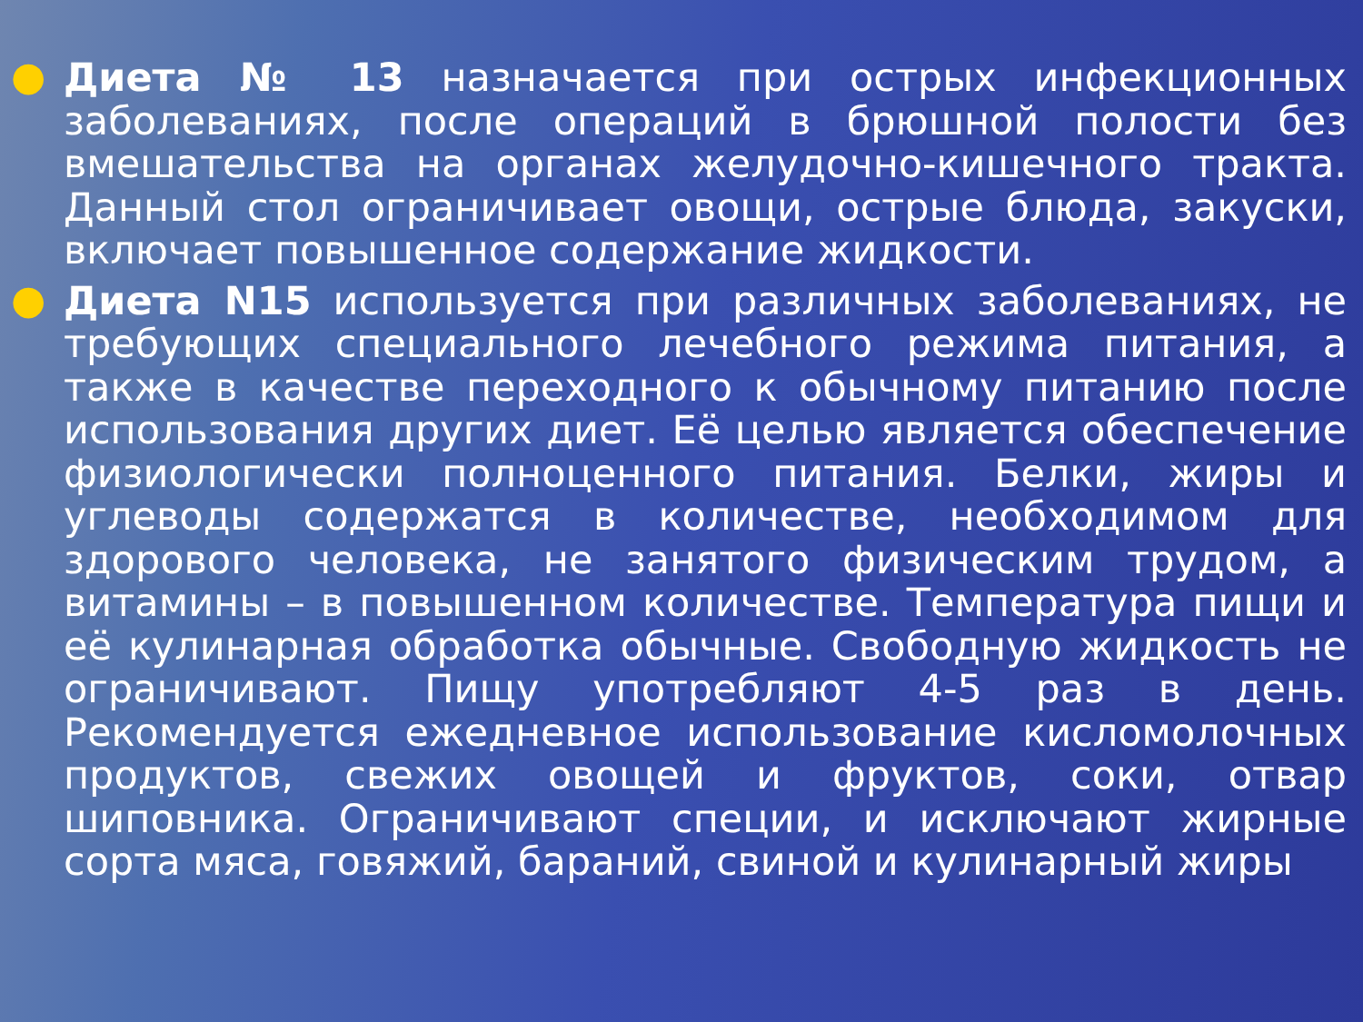●
Диета № 13 назначается при острых инфекционных заболеваниях, после операций в брюшной полости без вмешательства на органах желудочно-кишечного тракта. Данный стол ограничивает овощи, острые блюда, закуски, включает повышенное содержание жидкости.
●
Диета N15 используется при различных заболеваниях, не требующих специального лечебного режима питания, а также в качестве переходного к обычному питанию после использования других диет. Её целью является обеспечение физиологически полноценного питания. Белки, жиры и углеводы содержатся в количестве, необходимом для здорового человека, не занятого физическим трудом, а витамины – в повышенном количестве. Температура пищи и её кулинарная обработка обычные. Свободную жидкость не ограничивают. Пищу употребляют 4-5 раз в день. Рекомендуется ежедневное использование кисломолочных продуктов, свежих овощей и фруктов, соки, отвар шиповника. Ограничивают специи, и исключают жирные сорта мяса, говяжий, бараний, свиной и кулинарный жиры